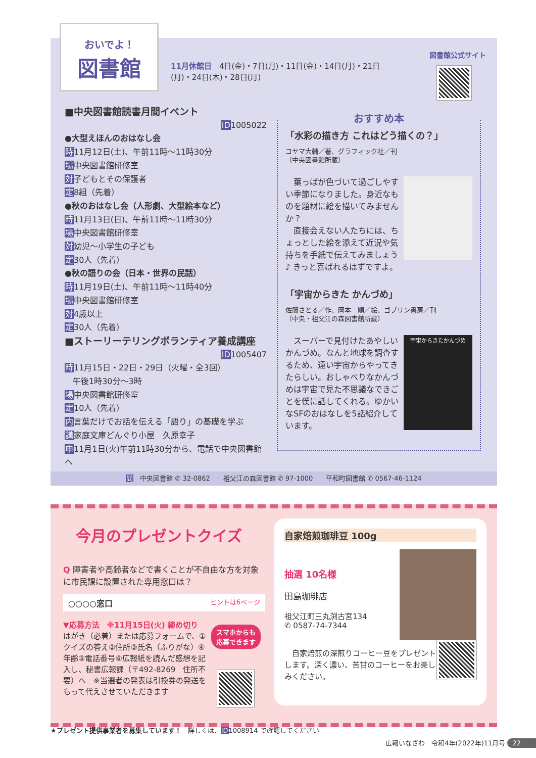おいでよ！
図書館
11月休館日　4日(金)・7日(月)・11日(金)・14日(月)・21日(月)・24日(木)・28日(月)
図書館公式サイト
■中央図書館読書月間イベント
ID1005022
●大型えほんのおはなし会
時11月12日(土)、午前11時～11時30分
場中央図書館研修室
対子どもとその保護者
定8組（先着）
●秋のおはなし会（人形劇、大型絵本など）
時11月13日(日)、午前11時～11時30分
場中央図書館研修室
対幼児～小学生の子ども
定30人（先着）
●秋の語りの会（日本・世界の民話）
時11月19日(土)、午前11時～11時40分
場中央図書館研修室
対4歳以上
定30人（先着）
■ストーリーテリングボランティア養成講座
ID1005407
時11月15日・22日・29日（火曜・全3回）
　午後1時30分～3時
場中央図書館研修室
定10人（先着）
内言葉だけでお話を伝える「語り」の基礎を学ぶ
講家庭文庫どんぐり小屋　久原幸子
申11月1日(火)午前11時30分から、電話で中央図書館へ
おすすめ本
「水彩の描き方 これはどう描くの？」
コヤマ大輔／著、グラフィック社／刊
（中央図書館所蔵）
　葉っぱが色づいて過ごしやすい季節になりました。身近なものを題材に絵を描いてみませんか？
　直接会えない人たちには、ちょっとした絵を添えて近況や気持ちを手紙で伝えてみましょう♪ きっと喜ばれるはずですよ。
「宇宙からきた かんづめ」
佐藤さとる／作、岡本　順／絵、ゴブリン書房／刊
（中央・祖父江の森図書館所蔵）
宇宙からきたかんづめ
　スーパーで見付けたあやしいかんづめ。なんと地球を調査するため、遠い宇宙からやってきたらしい。おしゃべりなかんづめは宇宙で見た不思議なできごとを僕に話してくれる。ゆかいなSFのおはなしを5話紹介しています。
問　中央図書館 ✆ 32-0862　　祖父江の森図書館 ✆ 97-1000　　平和町図書館 ✆ 0567-46-1124
今月のプレゼントクイズ
Q 障害者や高齢者などで書くことが不自由な方を対象に市民課に設置された専用窓口は？
○○○○窓口 ヒントは6ページ
▼応募方法　※11月15日(火) 締め切り
はがき（必着）または応募フォームで、①クイズの答え②住所③氏名（ふりがな）④年齢⑤電話番号⑥広報紙を読んだ感想を記入し、秘書広報課（〒492-8269　住所不要）へ　※当選者の発表は引換券の発送をもって代えさせていただきます
スマホからも
応募できます
自家焙煎珈琲豆 100g
抽選 10名様
田島珈琲店
祖父江町三丸渕古宮134
✆ 0587-74-7344
　自家焙煎の深煎りコーヒー豆をプレゼントします。深く濃い、苦甘のコーヒーをお楽しみください。
★プレゼント提供事業者を募集しています！　詳しくは、ID1008914 で確認してください
広報いなざわ　令和4年(2022年)11月号 22